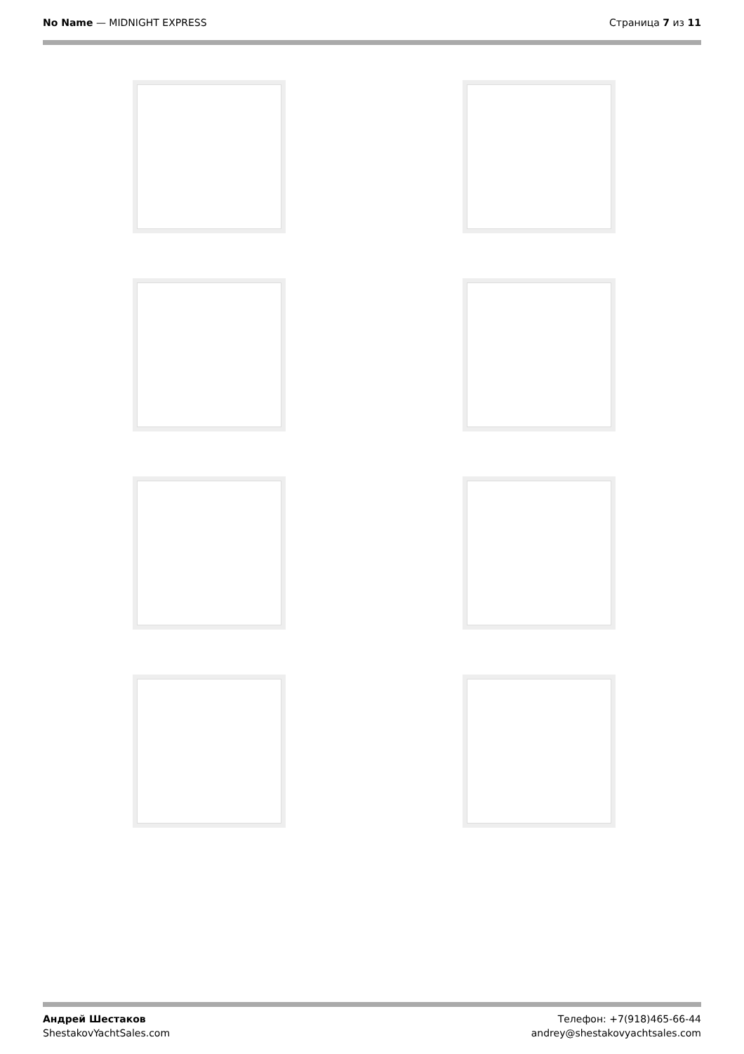No Name — MIDNIGHT EXPRESS Страница 7 из 11
Андрей Шестаков
ShestakovYachtSales.com
Телефон: +7(918)465-66-44
andrey@shestakovyachtsales.com